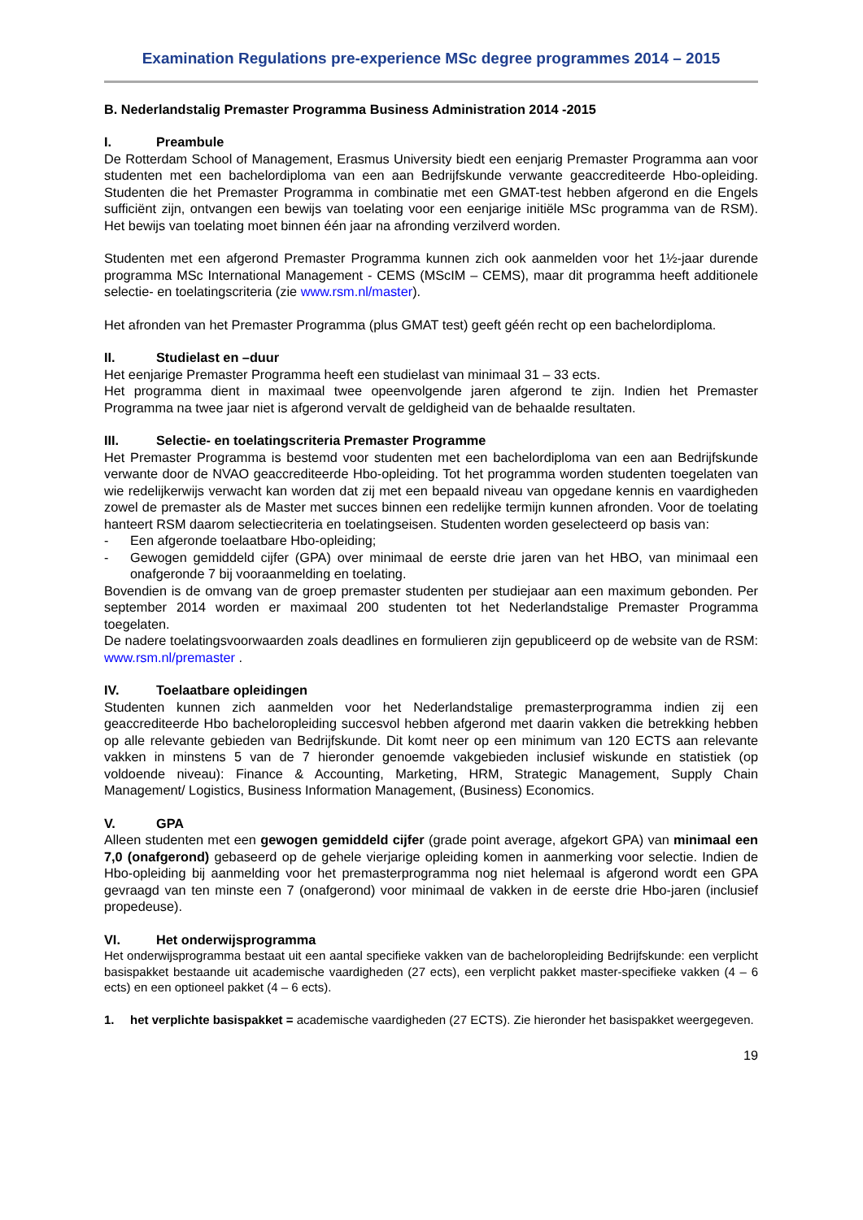Examination Regulations pre-experience MSc degree programmes 2014 – 2015
B. Nederlandstalig Premaster Programma Business Administration 2014 -2015
I. Preambule
De Rotterdam School of Management, Erasmus University biedt een eenjarig Premaster Programma aan voor studenten met een bachelordiploma van een aan Bedrijfskunde verwante geaccrediteerde Hbo-opleiding. Studenten die het Premaster Programma in combinatie met een GMAT-test hebben afgerond en die Engels sufficiënt zijn, ontvangen een bewijs van toelating voor een eenjarige initiële MSc programma van de RSM). Het bewijs van toelating moet binnen één jaar na afronding verzilverd worden.
Studenten met een afgerond Premaster Programma kunnen zich ook aanmelden voor het 1½-jaar durende programma MSc International Management - CEMS (MScIM – CEMS), maar dit programma heeft additionele selectie- en toelatingscriteria (zie www.rsm.nl/master).
Het afronden van het Premaster Programma (plus GMAT test) geeft géén recht op een bachelordiploma.
II. Studielast en –duur
Het eenjarige Premaster Programma heeft een studielast van minimaal 31 – 33 ects.
Het programma dient in maximaal twee opeenvolgende jaren afgerond te zijn. Indien het Premaster Programma na twee jaar niet is afgerond vervalt de geldigheid van de behaalde resultaten.
III. Selectie- en toelatingscriteria Premaster Programme
Het Premaster Programma is bestemd voor studenten met een bachelordiploma van een aan Bedrijfskunde verwante door de NVAO geaccrediteerde Hbo-opleiding. Tot het programma worden studenten toegelaten van wie redelijkerwijs verwacht kan worden dat zij met een bepaald niveau van opgedane kennis en vaardigheden zowel de premaster als de Master met succes binnen een redelijke termijn kunnen afronden. Voor de toelating hanteert RSM daarom selectiecriteria en toelatingseisen. Studenten worden geselecteerd op basis van:
- Een afgeronde toelaatbare Hbo-opleiding;
- Gewogen gemiddeld cijfer (GPA) over minimaal de eerste drie jaren van het HBO, van minimaal een onafgeronde 7 bij vooraanmelding en toelating.
Bovendien is de omvang van de groep premaster studenten per studiejaar aan een maximum gebonden. Per september 2014 worden er maximaal 200 studenten tot het Nederlandstalige Premaster Programma toegelaten.
De nadere toelatingsvoorwaarden zoals deadlines en formulieren zijn gepubliceerd op de website van de RSM: www.rsm.nl/premaster .
IV. Toelaatbare opleidingen
Studenten kunnen zich aanmelden voor het Nederlandstalige premasterprogramma indien zij een geaccrediteerde Hbo bacheloropleiding succesvol hebben afgerond met daarin vakken die betrekking hebben op alle relevante gebieden van Bedrijfskunde. Dit komt neer op een minimum van 120 ECTS aan relevante vakken in minstens 5 van de 7 hieronder genoemde vakgebieden inclusief wiskunde en statistiek (op voldoende niveau): Finance & Accounting, Marketing, HRM, Strategic Management, Supply Chain Management/ Logistics, Business Information Management, (Business) Economics.
V. GPA
Alleen studenten met een gewogen gemiddeld cijfer (grade point average, afgekort GPA) van minimaal een 7,0 (onafgerond) gebaseerd op de gehele vierjarige opleiding komen in aanmerking voor selectie. Indien de Hbo-opleiding bij aanmelding voor het premasterprogramma nog niet helemaal is afgerond wordt een GPA gevraagd van ten minste een 7 (onafgerond) voor minimaal de vakken in de eerste drie Hbo-jaren (inclusief propedeuse).
VI. Het onderwijsprogramma
Het onderwijsprogramma bestaat uit een aantal specifieke vakken van de bacheloropleiding Bedrijfskunde: een verplicht basispakket bestaande uit academische vaardigheden (27 ects), een verplicht pakket master-specifieke vakken (4 – 6 ects) en een optioneel pakket (4 – 6 ects).
1. het verplichte basispakket = academische vaardigheden (27 ECTS). Zie hieronder het basispakket weergegeven.
19